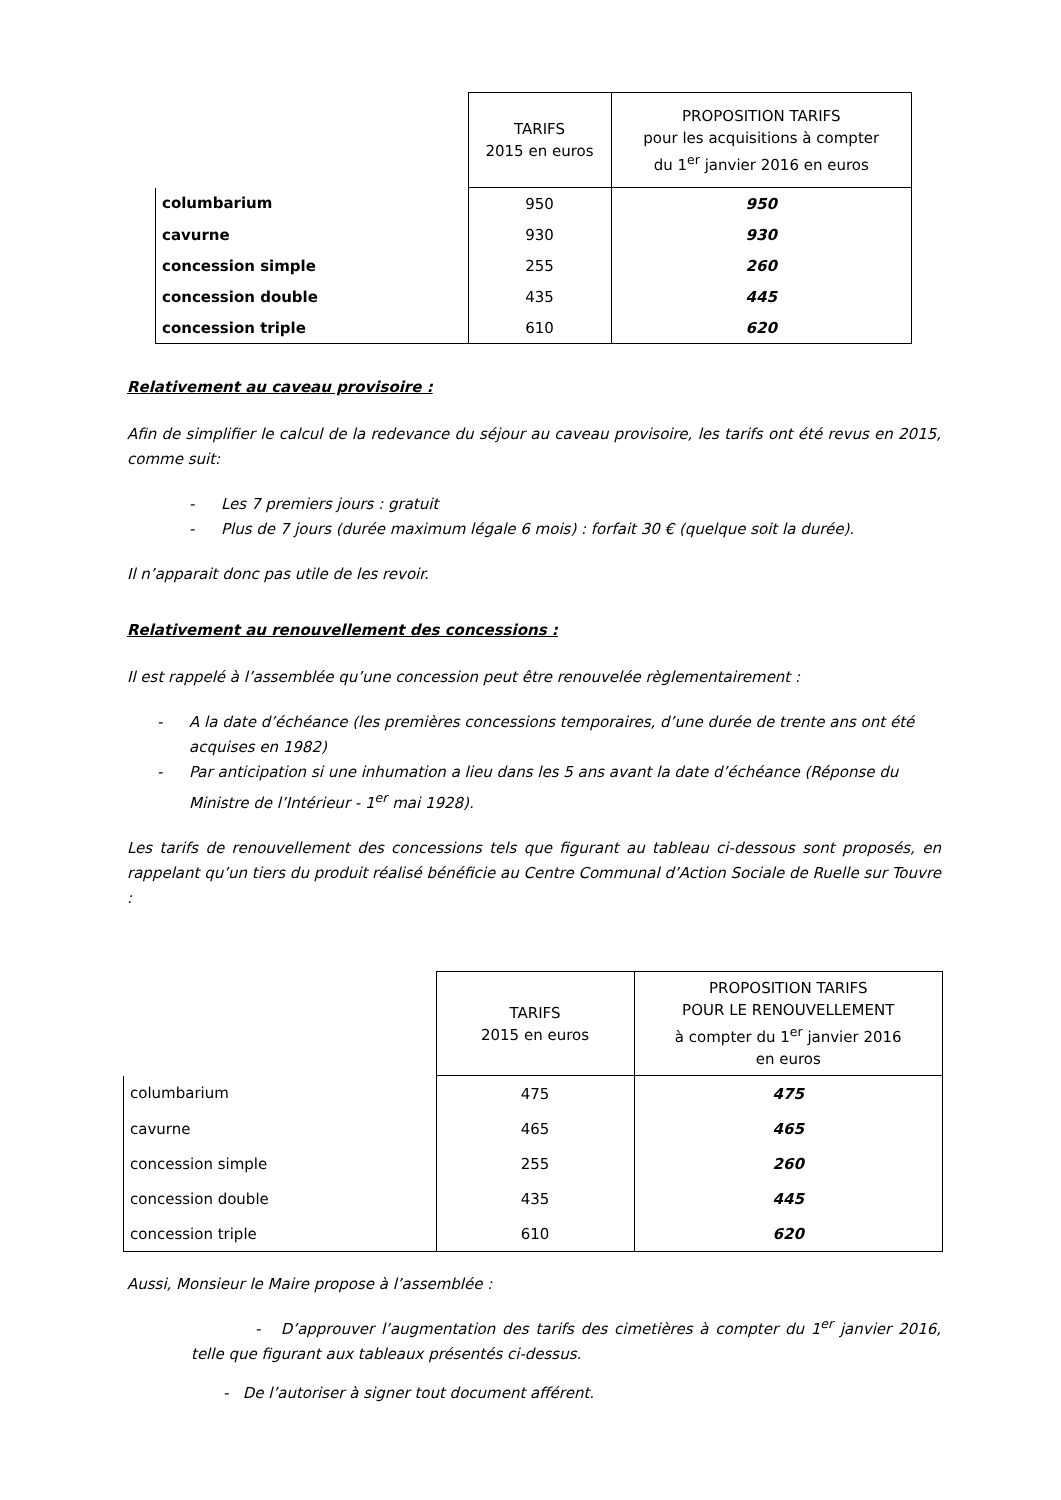| | TARIFS 2015 en euros | PROPOSITION TARIFS pour les acquisitions à compter du 1<sup>er</sup> janvier 2016 en euros |
| --- | --- | --- |
| columbarium | 950 | 950 |
| cavurne | 930 | 930 |
| concession simple | 255 | 260 |
| concession double | 435 | 445 |
| concession triple | 610 | 620 |
Relativement au caveau provisoire :
Afin de simplifier le calcul de la redevance du séjour au caveau provisoire, les tarifs ont été revus en 2015, comme suit:
- Les 7 premiers jours : gratuit
- Plus de 7 jours (durée maximum légale 6 mois) : forfait 30 € (quelque soit la durée).
Il n’apparait donc pas utile de les revoir.
Relativement au renouvellement des concessions :
Il est rappelé à l’assemblée qu’une concession peut être renouvelée règlementairement :
- A la date d’échéance (les premières concessions temporaires, d’une durée de trente ans ont été acquises en 1982)
- Par anticipation si une inhumation a lieu dans les 5 ans avant la date d’échéance (Réponse du Ministre de l’Intérieur - 1<sup>er</sup> mai 1928).
Les tarifs de renouvellement des concessions tels que figurant au tableau ci-dessous sont proposés, en rappelant qu’un tiers du produit réalisé bénéficie au Centre Communal d’Action Sociale de Ruelle sur Touvre :
| | TARIFS 2015 en euros | PROPOSITION TARIFS POUR LE RENOUVELLEMENT à compter du 1<sup>er</sup> janvier 2016 en euros |
| --- | --- | --- |
| columbarium | 475 | 475 |
| cavurne | 465 | 465 |
| concession simple | 255 | 260 |
| concession double | 435 | 445 |
| concession triple | 610 | 620 |
Aussi, Monsieur le Maire propose à l’assemblée :
- D’approuver l’augmentation des tarifs des cimetières à compter du 1<sup>er</sup> janvier 2016, telle que figurant aux tableaux présentés ci-dessus.
- De l’autoriser à signer tout document afférent.